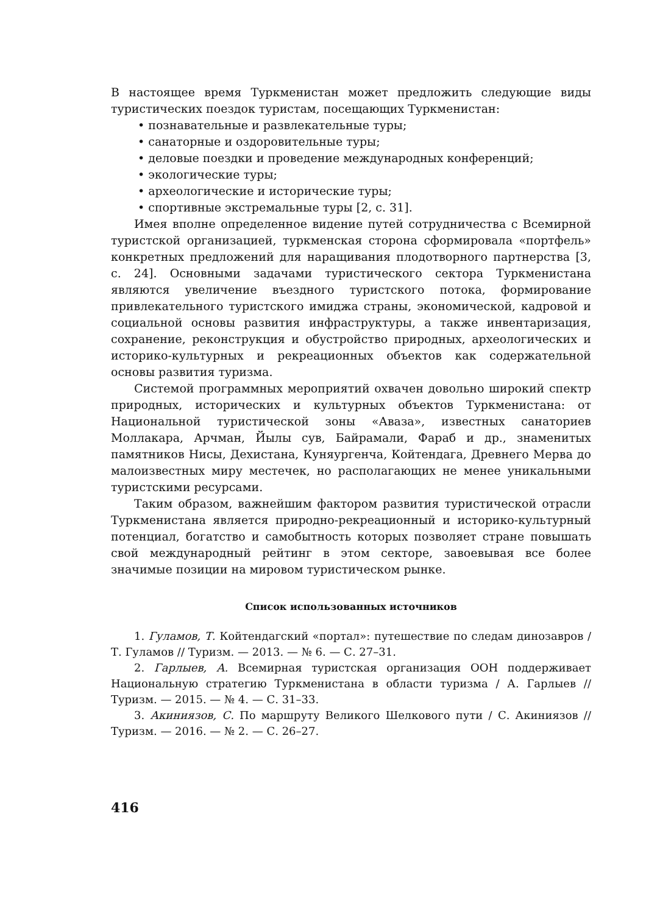В настоящее время Туркменистан может предложить следующие виды туристических поездок туристам, посещающих Туркменистан:
• познавательные и развлекательные туры;
• санаторные и оздоровительные туры;
• деловые поездки и проведение международных конференций;
• экологические туры;
• археологические и исторические туры;
• спортивные экстремальные туры [2, с. 31].
Имея вполне определенное видение путей сотрудничества с Всемирной туристской организацией, туркменская сторона сформировала «портфель» конкретных предложений для наращивания плодотворного партнерства [3, с. 24]. Основными задачами туристического сектора Туркменистана являются увеличение въездного туристского потока, формирование привлекательного туристского имиджа страны, экономической, кадровой и социальной основы развития инфраструктуры, а также инвентаризация, сохранение, реконструкция и обустройство природных, археологических и историко-культурных и рекреационных объектов как содержательной основы развития туризма.
Системой программных мероприятий охвачен довольно широкий спектр природных, исторических и культурных объектов Туркменистана: от Национальной туристической зоны «Аваза», известных санаториев Моллакара, Арчман, Йылы сув, Байрамали, Фараб и др., знаменитых памятников Нисы, Дехистана, Куняургенча, Койтендага, Древнего Мерва до малоизвестных миру местечек, но располагающих не менее уникальными туристскими ресурсами.
Таким образом, важнейшим фактором развития туристической отрасли Туркменистана является природно-рекреационный и историко-культурный потенциал, богатство и самобытность которых позволяет стране повышать свой международный рейтинг в этом секторе, завоевывая все более значимые позиции на мировом туристическом рынке.
Список использованных источников
1. Гуламов, Т. Койтендагский «портал»: путешествие по следам динозавров / Т. Гуламов // Туризм. — 2013. — № 6. — С. 27–31.
2. Гарлыев, А. Всемирная туристская организация ООН поддерживает Национальную стратегию Туркменистана в области туризма / А. Гарлыев // Туризм. — 2015. — № 4. — С. 31–33.
3. Акиниязов, С. По маршруту Великого Шелкового пути / С. Акиниязов // Туризм. — 2016. — № 2. — С. 26–27.
416